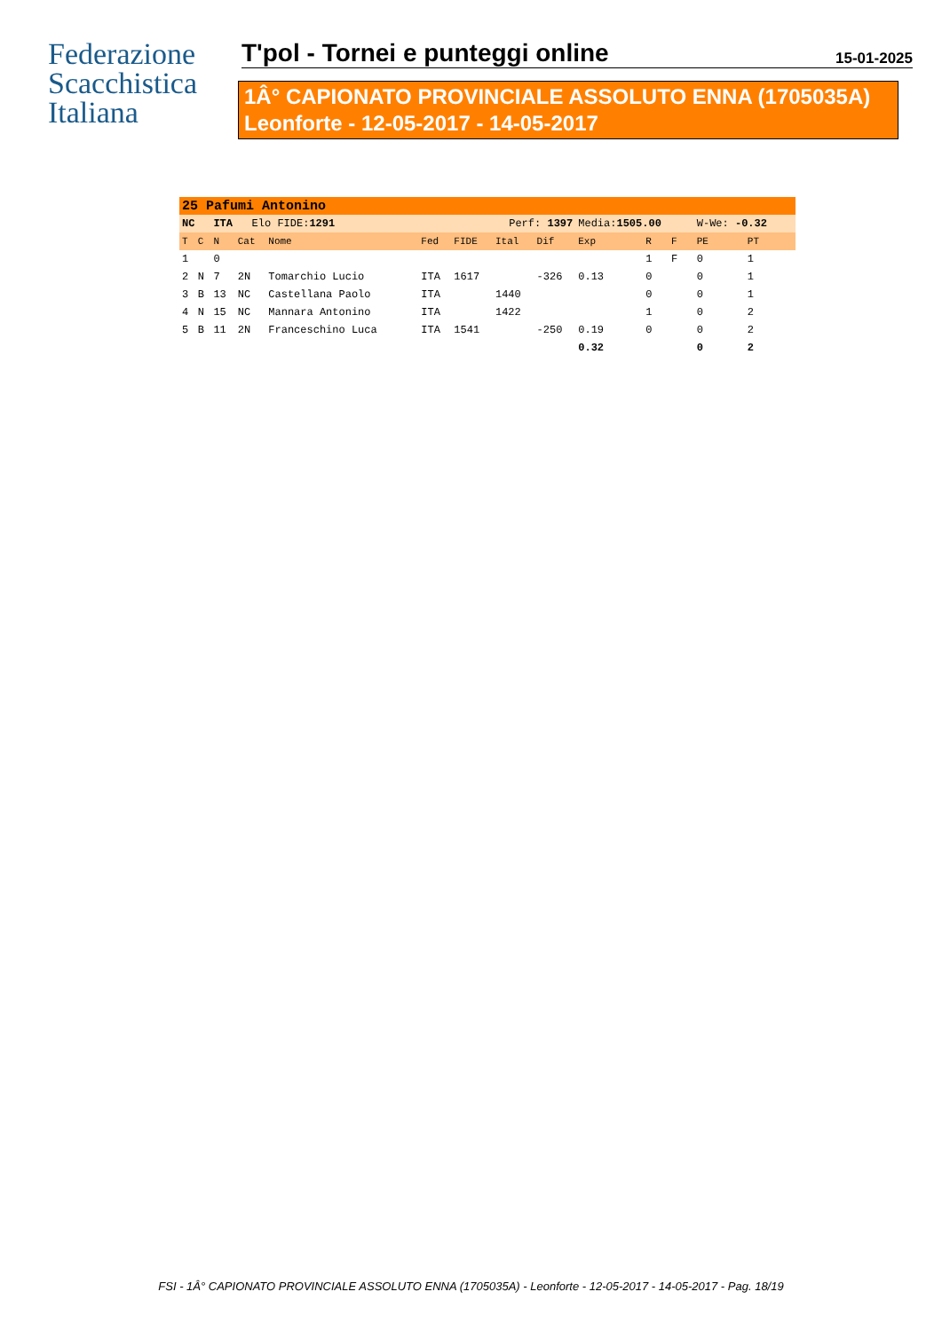Federazione
Scacchistica
Italiana
T'pol - Tornei e punteggi online 15-01-2025
1Â° CAPIONATO PROVINCIALE ASSOLUTO ENNA (1705035A)
Leonforte - 12-05-2017 - 14-05-2017
| 25 Pafumi Antonino | | | | | | | | | | | | | |
| NC | | ITA Elo FIDE: 1291 | | | Perf: 1397 | | | | Media: 1505.00 | | | W-We: -0.32 | |
| T | C | N | Cat | Nome | Fed | FIDE | Ital | Dif | Exp | R | F | PE | PT |
| 1 | | 0 | | | | | | | | 1 | F | 0 | 1 |
| 2 | N | 7 | 2N | Tomarchio Lucio | ITA | 1617 | | -326 | 0.13 | 0 | | 0 | 1 |
| 3 | B | 13 | NC | Castellana Paolo | ITA | | 1440 | | | 0 | | 0 | 1 |
| 4 | N | 15 | NC | Mannara Antonino | ITA | | 1422 | | | 1 | | 0 | 2 |
| 5 | B | 11 | 2N | Franceschino Luca | ITA | 1541 | | -250 | 0.19 | 0 | | 0 | 2 |
| | | | | | | | | | 0.32 | | | 0 | 2 |
FSI - 1Â° CAPIONATO PROVINCIALE ASSOLUTO ENNA (1705035A) - Leonforte - 12-05-2017 - 14-05-2017 - Pag. 18/19